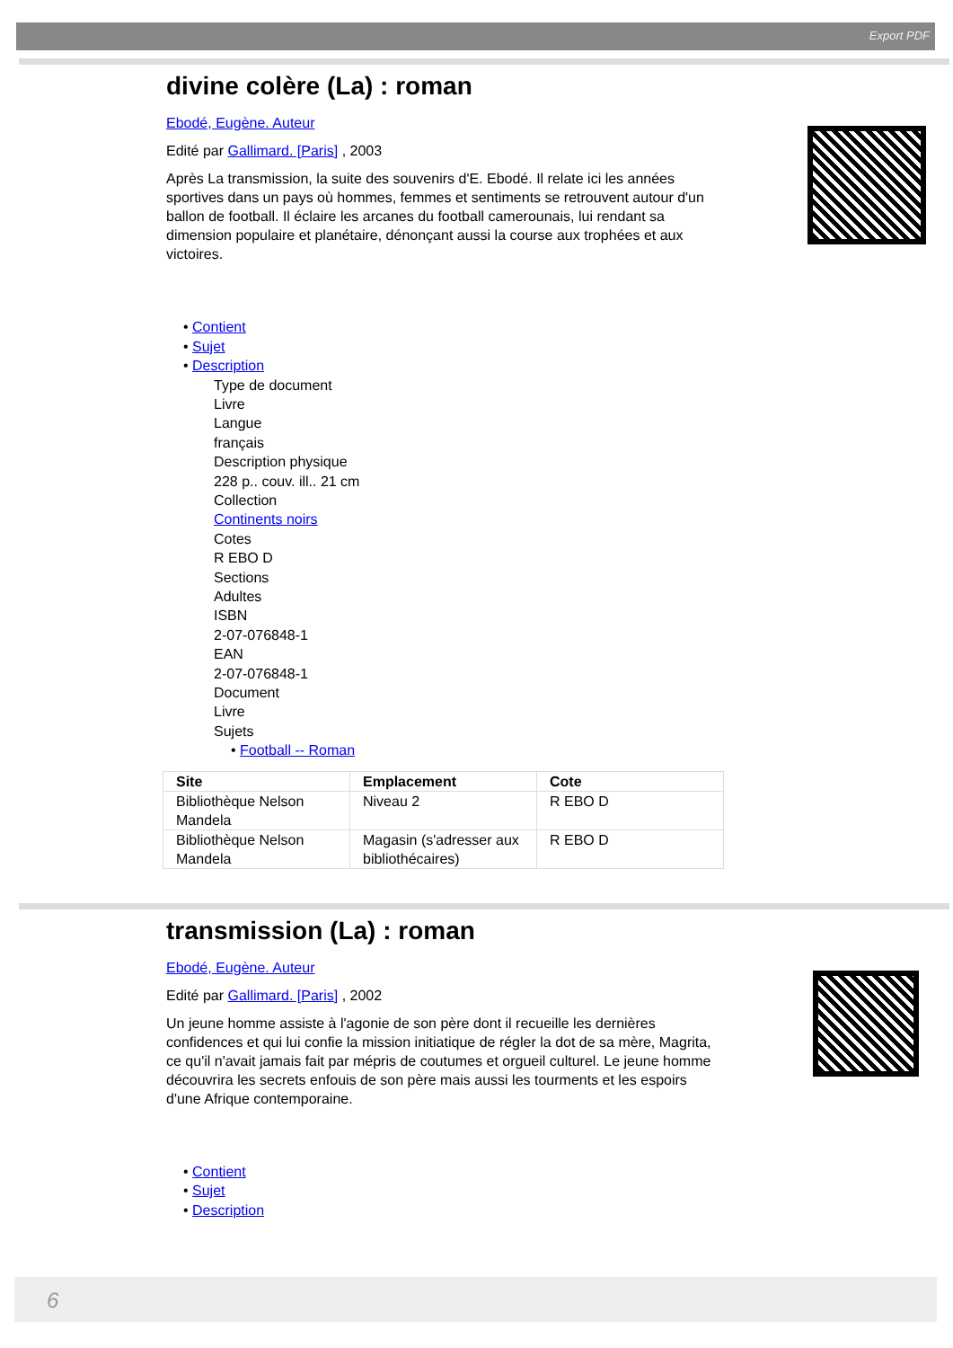Export PDF
divine colère (La) : roman
Ebodé, Eugène. Auteur
Edité par Gallimard. [Paris] , 2003
Après La transmission, la suite des souvenirs d'E. Ebodé. Il relate ici les années sportives dans un pays où hommes, femmes et sentiments se retrouvent autour d'un ballon de football. Il éclaire les arcanes du football camerounais, lui rendant sa dimension populaire et planétaire, dénonçant aussi la course aux trophées et aux victoires.
• Contient
• Sujet
• Description
Type de document
Livre
Langue
français
Description physique
228 p.. couv. ill.. 21 cm
Collection
Continents noirs
Cotes
R EBO D
Sections
Adultes
ISBN
2-07-076848-1
EAN
2-07-076848-1
Document
Livre
Sujets
• Football -- Roman
| Site | Emplacement | Cote |
| --- | --- | --- |
| Bibliothèque Nelson Mandela | Niveau 2 | R EBO D |
| Bibliothèque Nelson Mandela | Magasin (s'adresser aux bibliothécaires) | R EBO D |
transmission (La) : roman
Ebodé, Eugène. Auteur
Edité par Gallimard. [Paris] , 2002
Un jeune homme assiste à l'agonie de son père dont il recueille les dernières confidences et qui lui confie la mission initiatique de régler la dot de sa mère, Magrita, ce qu'il n'avait jamais fait par mépris de coutumes et orgueil culturel. Le jeune homme découvrira les secrets enfouis de son père mais aussi les tourments et les espoirs d'une Afrique contemporaine.
• Contient
• Sujet
• Description
6